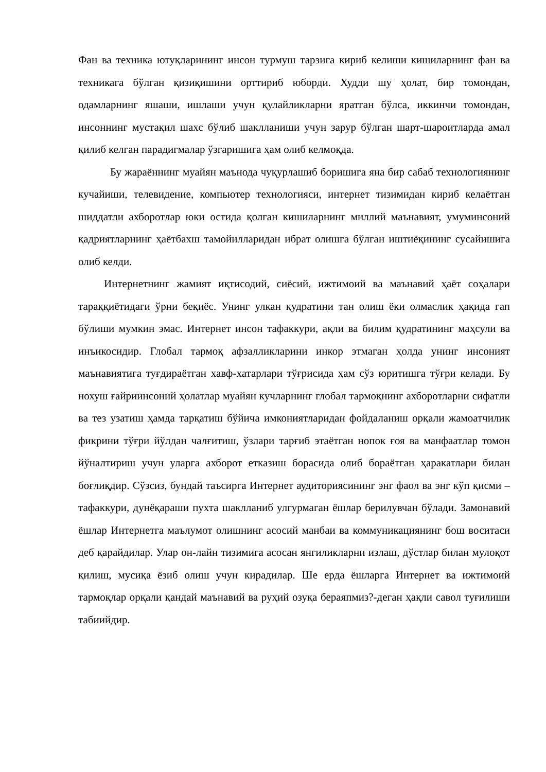Фан ва техника ютуқларининг инсон турмуш тарзига кириб келиши кишиларнинг фан ва техникага бўлган қизиқишини орттириб юборди. Худди шу ҳолат, бир томондан, одамларнинг яшаши, ишлаши учун қулайликларни яратган бўлса, иккинчи томондан, инсоннинг мустақил шахс бўлиб шаклланиши учун зарур бўлган шарт-шароитларда амал қилиб келган парадигмалар ўзгаришига ҳам олиб келмоқда.
Бу жараённинг муайян маънода чуқурлашиб боришига яна бир сабаб технологиянинг кучайиши, телевидение, компьютер технологияси, интернет тизимидан кириб келаётган шиддатли ахборотлар юки остида қолган кишиларнинг миллий маънавият, умуминсоний қадриятларнинг ҳаётбахш тамойилларидан ибрат олишга бўлган иштиёқининг сусайишига олиб келди.
Интернетнинг жамият иқтисодий, сиёсий, ижтимоий ва маънавий ҳаёт соҳалари тараққиётидаги ўрни беқиёс. Унинг улкан қудратини тан олиш ёки олмаслик ҳақида гап бўлиши мумкин эмас. Интернет инсон тафаккури, ақли ва билим қудратининг маҳсули ва инъикосидир. Глобал тармоқ афзалликларини инкор этмаган ҳолда унинг инсоният маънавиятига туғдираётган хавф-хатарлари тўғрисида ҳам сўз юритишга тўғри келади. Бу нохуш ғайриинсоний ҳолатлар муайян кучларнинг глобал тармоқнинг ахборотларни сифатли ва тез узатиш ҳамда тарқатиш бўйича имкониятларидан фойдаланиш орқали жамоатчилик фикрини тўғри йўлдан чалғитиш, ўзлари тарғиб этаётган нопок ғоя ва манфаатлар томон йўналтириш учун уларга ахборот етказиш борасида олиб бораётган ҳаракатлари билан боғлиқдир. Сўзсиз, бундай таъсирга Интернет аудиториясининг энг фаол ва энг кўп қисми – тафаккури, дунёқараши пухта шаклланиб улгурмаган ёшлар берилувчан бўлади. Замонавий ёшлар Интернетга маълумот олишнинг асосий манбаи ва коммуникациянинг бош воситаси деб қарайдилар. Улар он-лайн тизимига асосан янгиликларни излаш, дўстлар билан мулоқот қилиш, мусиқа ёзиб олиш учун кирадилар. Ше ерда ёшларга Интернет ва ижтимоий тармоқлар орқали қандай маънавий ва руҳий озуқа бераяпмиз?-деган ҳақли савол туғилиши табиийдир.